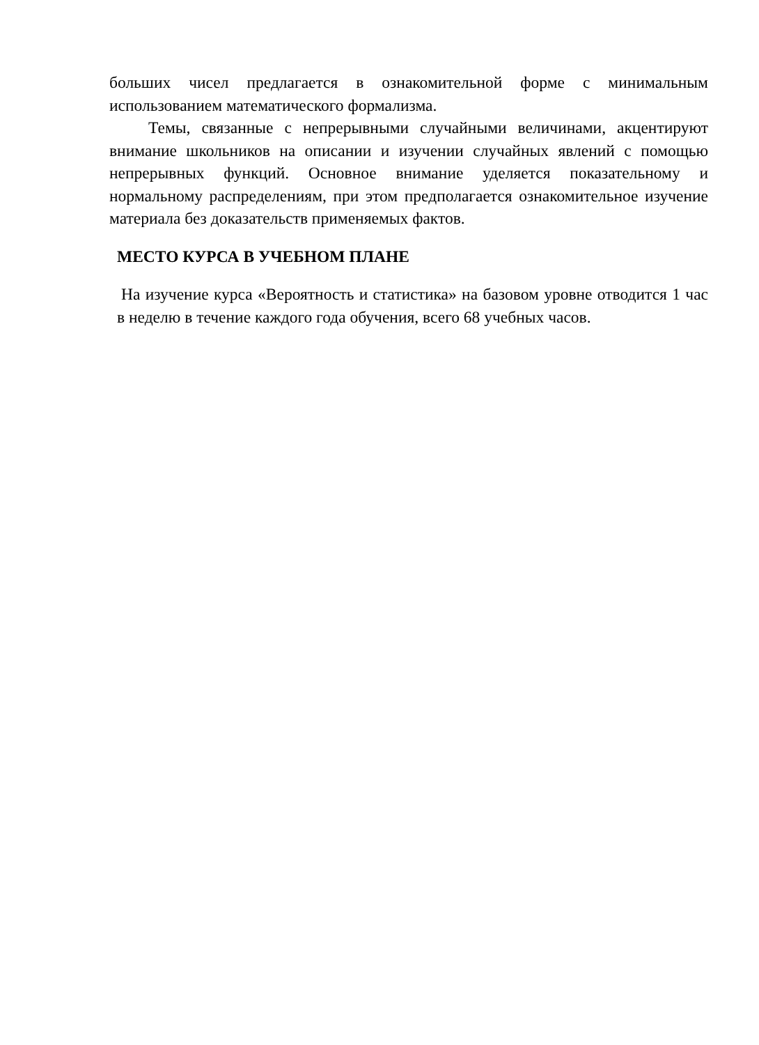больших чисел предлагается в ознакомительной форме с минимальным использованием математического формализма.
Темы, связанные с непрерывными случайными величинами, акцентируют внимание школьников на описании и изучении случайных явлений с помощью непрерывных функций. Основное внимание уделяется показательному и нормальному распределениям, при этом предполагается ознакомительное изучение материала без доказательств применяемых фактов.
МЕСТО КУРСА В УЧЕБНОМ ПЛАНЕ
На изучение курса «Вероятность и статистика» на базовом уровне отводится 1 час в неделю в течение каждого года обучения, всего 68 учебных часов.